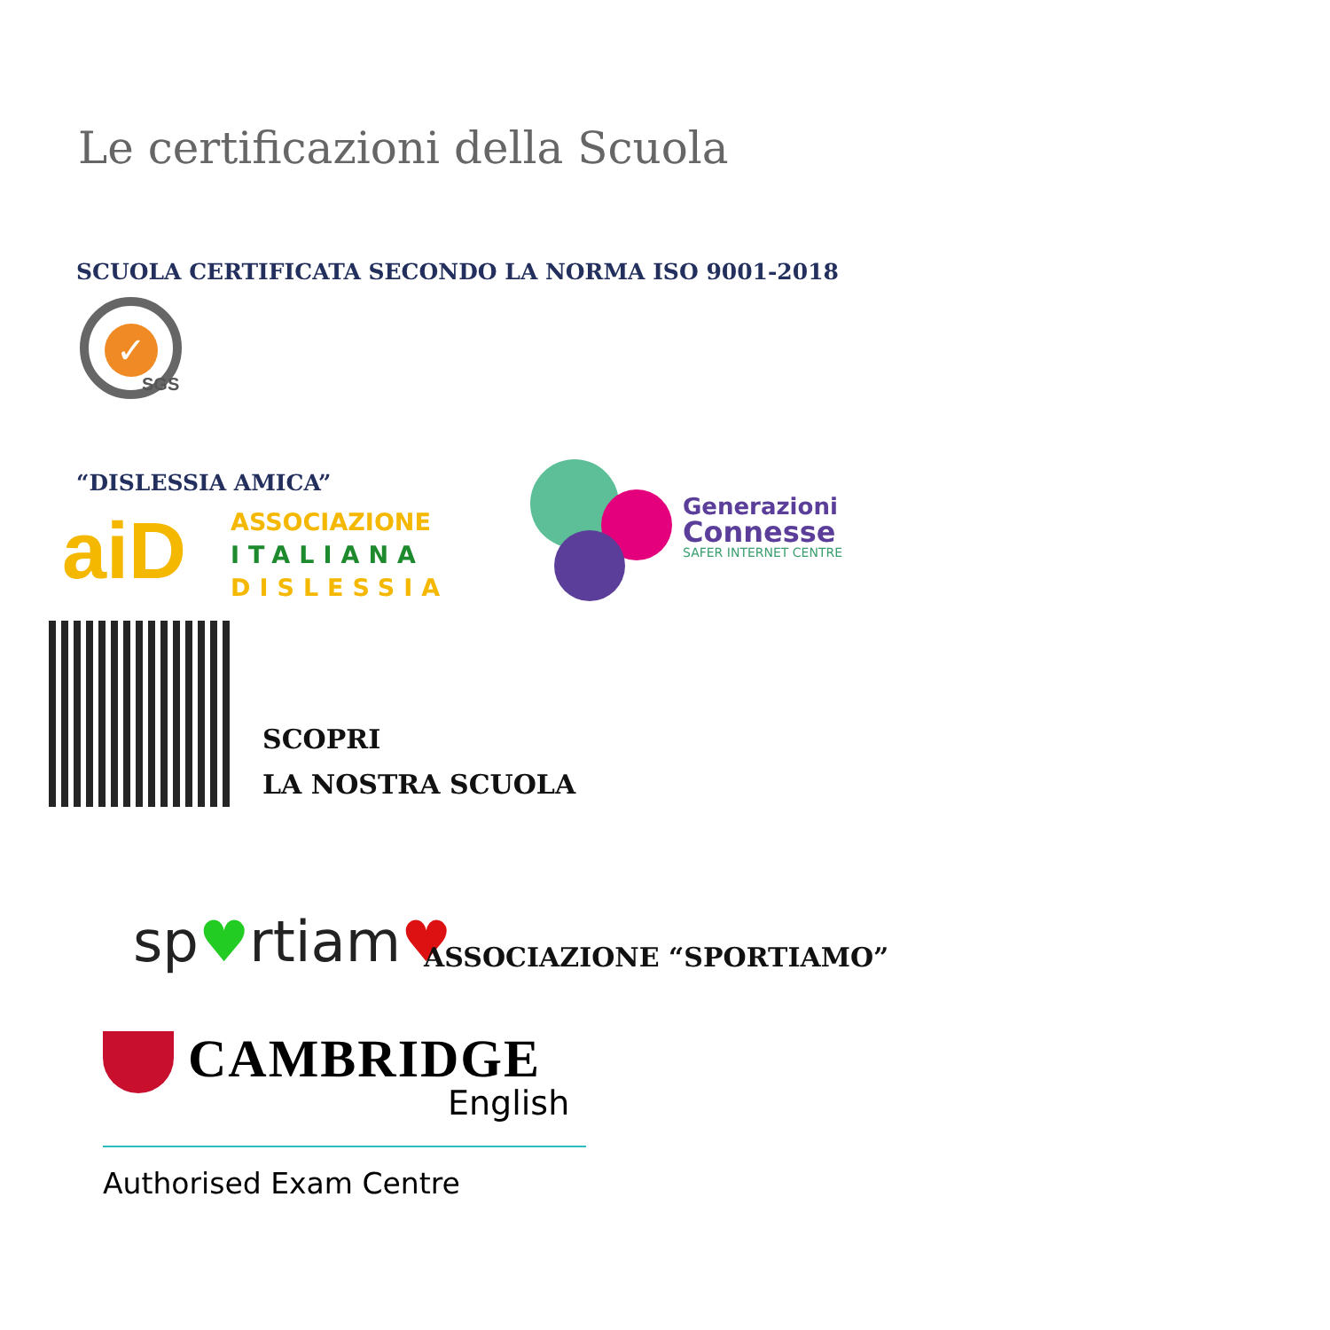Le certificazioni della Scuola
SCUOLA CERTIFICATA SECONDO LA NORMA ISO 9001-2018
✓
SGS
“DISLESSIA AMICA”
aiD
ASSOCIAZIONE
ITALIANA
DISLESSIA
Generazioni
Connesse
SAFER INTERNET CENTRE
SCOPRI
LA NOSTRA SCUOLA
sp♥rtiam♥ ASSOCIAZIONE “SPORTIAMO”
CAMBRIDGE
English
Authorised Exam Centre